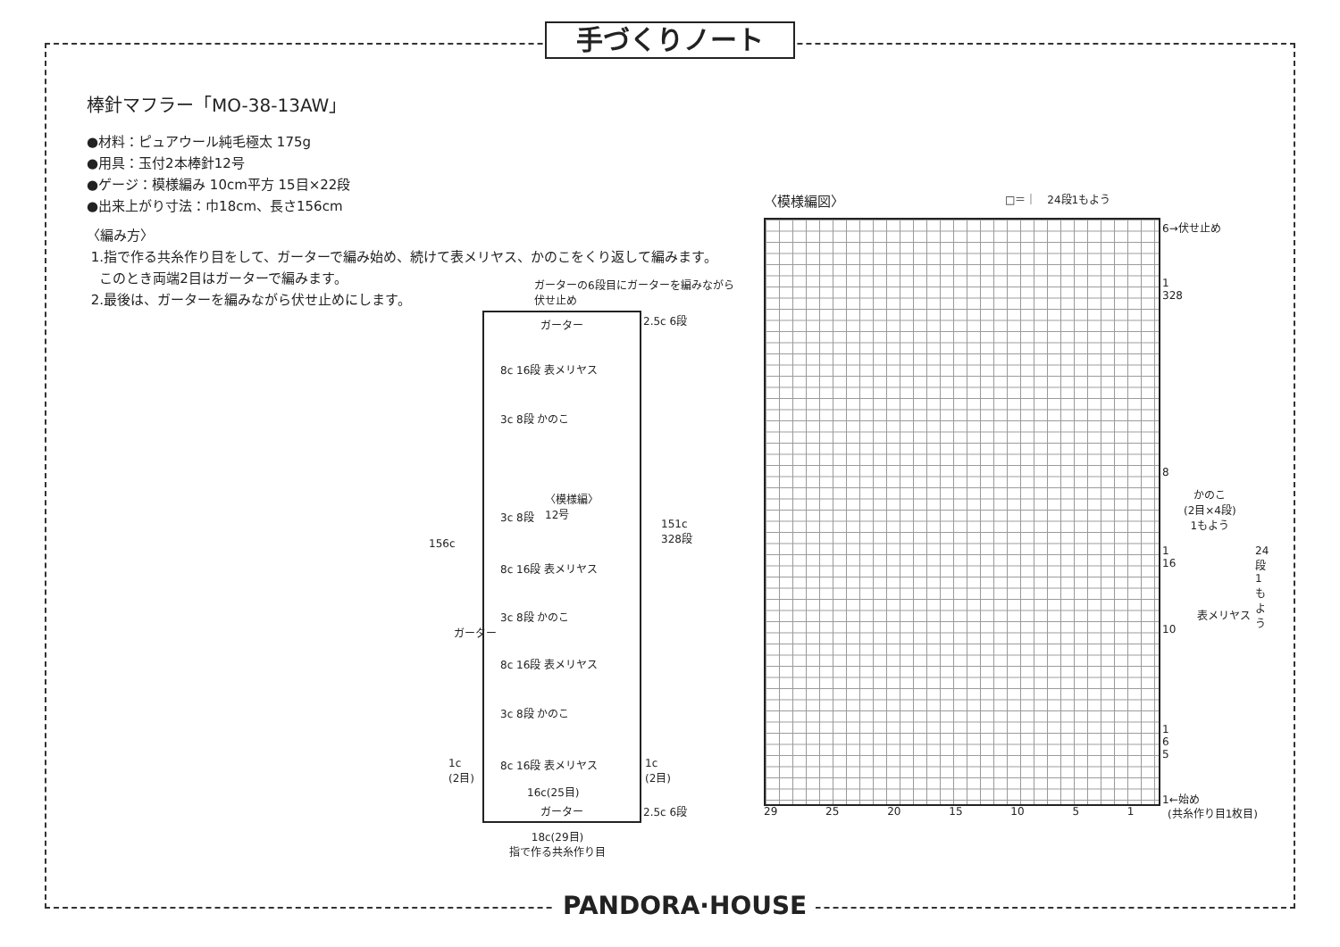手づくりノート
棒針マフラー「MO-38-13AW」
●材料：ピュアウール純毛極太 175g
●用具：玉付2本棒針12号
●ゲージ：模様編み 10cm平方 15目×22段
●出来上がり寸法：巾18cm、長さ156cm
〈編み方〉
1.指で作る共糸作り目をして、ガーターで編み始め、続けて表メリヤス、かのこをくり返して編みます。
このとき両端2目はガーターで編みます。
2.最後は、ガーターを編みながら伏せ止めにします。
ガーターの6段目にガーターを編みながら
伏せ止め
ガーター
8c 16段 表メリヤス
3c 8段 かのこ
〈模様編〉
12号
3c 8段
8c 16段 表メリヤス
3c 8段 かのこ
ガーター
8c 16段 表メリヤス
3c 8段 かのこ
8c 16段 表メリヤス
1c
(2目)
1c
(2目)
16c(25目)
ガーター
2.5c 6段
2.5c 6段
156c
151c
328段
18c(29目)
指で作る共糸作り目
〈模様編図〉 □＝｜　24段1もよう
6→伏せ止め
1
328
8
かのこ
(2目×4段)
1もよう
1
16
24段 1もよう
表メリヤス
10
1
6
5
1←始め
29 25 20 15 10 5 1 (共糸作り目1枚目)
PANDORA·HOUSE